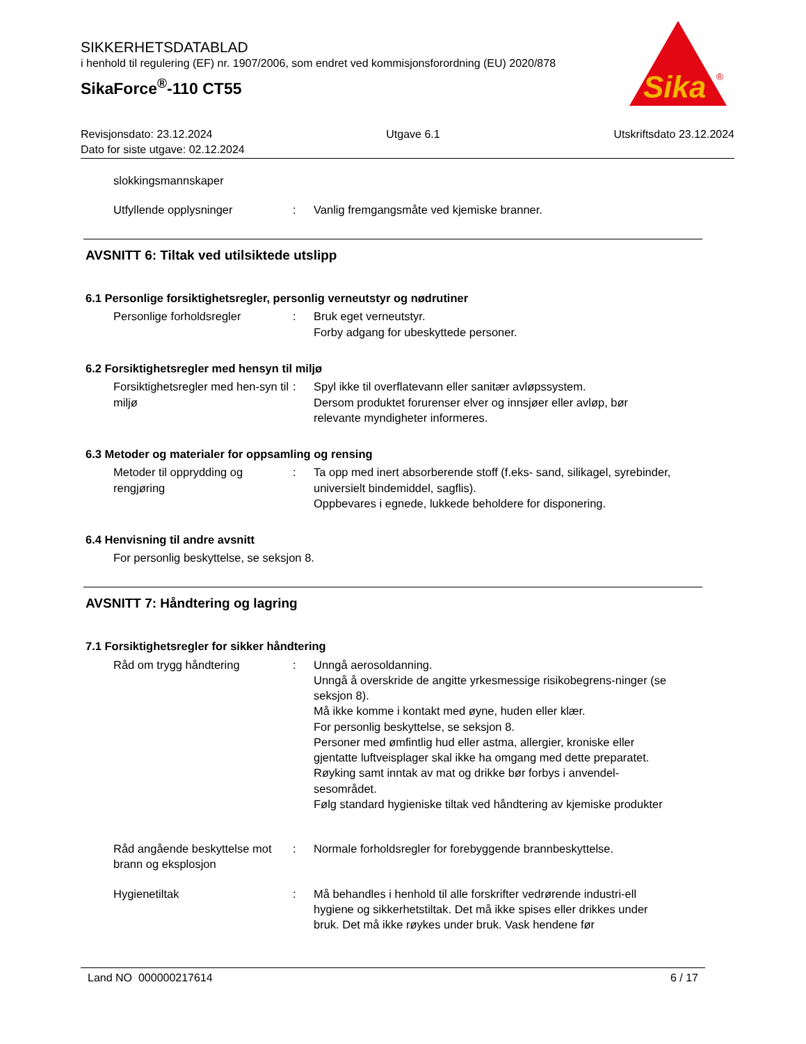SIKKERHETSDATABLAD
i henhold til regulering (EF) nr. 1907/2006, som endret ved kommisjonsforordning (EU) 2020/878
SikaForce<sup>®</sup>-110 CT55
Sika
®
Revisjonsdato: 23.12.2024 Utgave 6.1 Utskriftsdato 23.12.2024
Dato for siste utgave: 02.12.2024
slokkingsmannskaper
Utfyllende opplysninger : Vanlig fremgangsmåte ved kjemiske branner.
AVSNITT 6: Tiltak ved utilsiktede utslipp
6.1 Personlige forsiktighetsregler, personlig verneutstyr og nødrutiner
Personlige forholdsregler : Bruk eget verneutstyr.
Forby adgang for ubeskyttede personer.
6.2 Forsiktighetsregler med hensyn til miljø
Forsiktighetsregler med hen-syn til miljø
: Spyl ikke til overflatevann eller sanitær avløpssystem.
Dersom produktet forurenser elver og innsjøer eller avløp, bør relevante myndigheter informeres.
6.3 Metoder og materialer for oppsamling og rensing
Metoder til opprydding og rengjøring
: Ta opp med inert absorberende stoff (f.eks- sand, silikagel, syrebinder, universielt bindemiddel, sagflis).
Oppbevares i egnede, lukkede beholdere for disponering.
6.4 Henvisning til andre avsnitt
For personlig beskyttelse, se seksjon 8.
AVSNITT 7: Håndtering og lagring
7.1 Forsiktighetsregler for sikker håndtering
Råd om trygg håndtering : Unngå aerosoldanning.
Unngå å overskride de angitte yrkesmessige risikobegrens-ninger (se seksjon 8).
Må ikke komme i kontakt med øyne, huden eller klær.
For personlig beskyttelse, se seksjon 8.
Personer med ømfintlig hud eller astma, allergier, kroniske eller gjentatte luftveisplager skal ikke ha omgang med dette preparatet.
Røyking samt inntak av mat og drikke bør forbys i anvendel-sesområdet.
Følg standard hygieniske tiltak ved håndtering av kjemiske produkter
Råd angående beskyttelse mot brann og eksplosjon
: Normale forholdsregler for forebyggende brannbeskyttelse.
Hygienetiltak : Må behandles i henhold til alle forskrifter vedrørende industri-ell hygiene og sikkerhetstiltak. Det må ikke spises eller drikkes under bruk. Det må ikke røykes under bruk. Vask hendene før
Land NO 000000217614 6 / 17